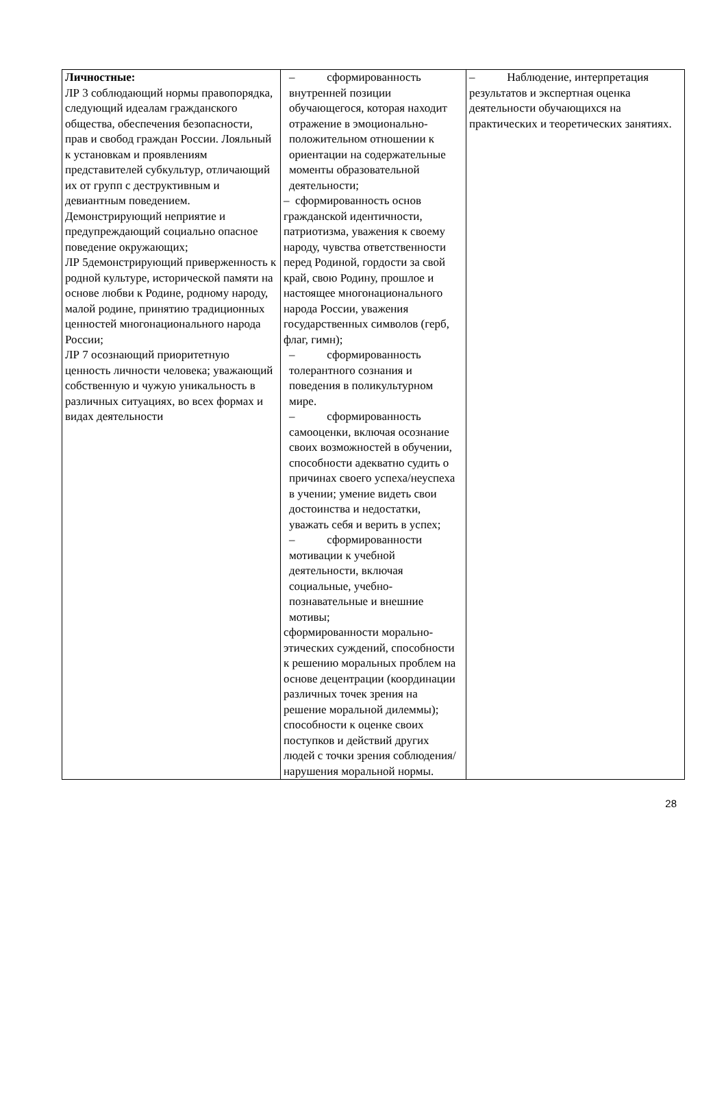| Личностные: ЛР 3 соблюдающий нормы правопорядка, следующий идеалам гражданского общества, обеспечения безопасности, прав и свобод граждан России. Лояльный к установкам и проявлениям представителей субкультур, отличающий их от групп с деструктивным и девиантным поведением. Демонстрирующий неприятие и предупреждающий социально опасное поведение окружающих; ЛР 5демонстрирующий приверженность к родной культуре, исторической памяти на основе любви к Родине, родному народу, малой родине, принятию традиционных ценностей многонационального народа России; ЛР 7 осознающий приоритетную ценность личности человека; уважающий собственную и чужую уникальность в различных ситуациях, во всех формах и видах деятельности | – сформированность внутренней позиции обучающегося, которая находит отражение в эмоционально-положительном отношении к ориентации на содержательные моменты образовательной деятельности; – сформированность основ гражданской идентичности, патриотизма, уважения к своему народу, чувства ответственности перед Родиной, гордости за свой край, свою Родину, прошлое и настоящее многонационального народа России, уважения государственных символов (герб, флаг, гимн); – сформированность толерантного сознания и поведения в поликультурном мире. – сформированность самооценки, включая осознание своих возможностей в обучении, способности адекватно судить о причинах своего успеха/неуспеха в учении; умение видеть свои достоинства и недостатки, уважать себя и верить в успех; – сформированности мотивации к учебной деятельности, включая социальные, учебно-познавательные и внешние мотивы; сформированности морально-этических суждений, способности к решению моральных проблем на основе децентрации (координации различных точек зрения на решение моральной дилеммы); способности к оценке своих поступков и действий других людей с точки зрения соблюдения/нарушения моральной нормы. | – Наблюдение, интерпретация результатов и экспертная оценка деятельности обучающихся на практических и теоретических занятиях. |
28